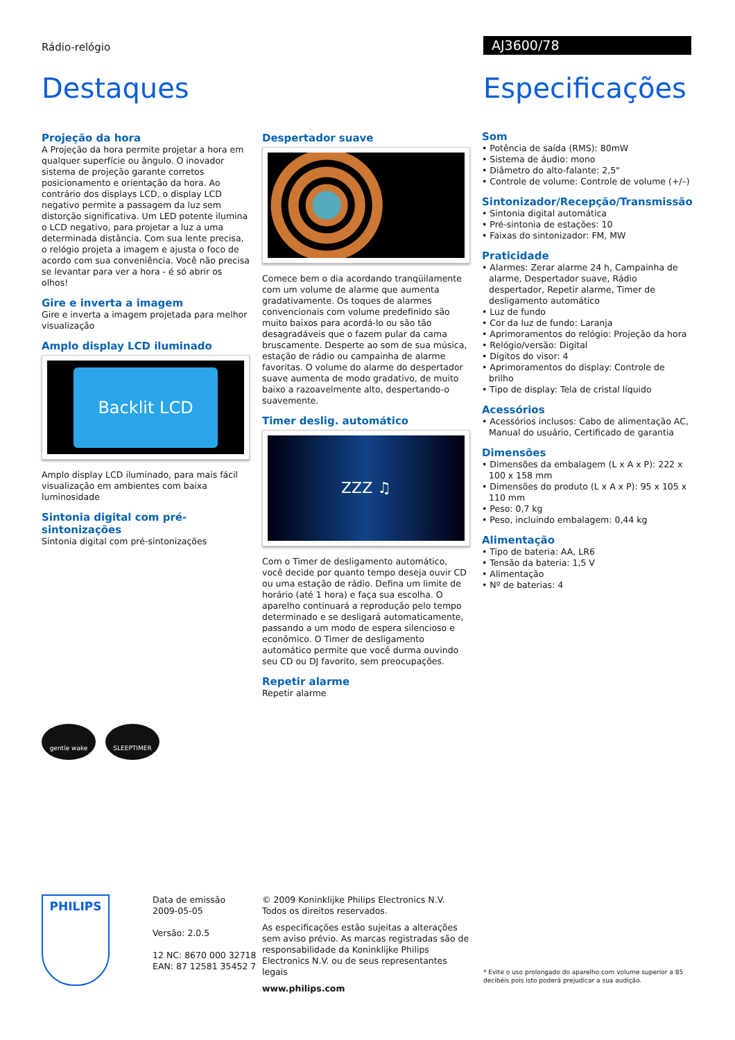Rádio-relógio AJ3600/78
Destaques Especificações
Projeção da hora
A Projeção da hora permite projetar a hora em qualquer superfície ou ângulo. O inovador sistema de projeção garante corretos posicionamento e orientação da hora. Ao contrário dos displays LCD, o display LCD negativo permite a passagem da luz sem distorção significativa. Um LED potente ilumina o LCD negativo, para projetar a luz a uma determinada distância. Com sua lente precisa, o relógio projeta a imagem e ajusta o foco de acordo com sua conveniência. Você não precisa se levantar para ver a hora - é só abrir os olhos!
Gire e inverta a imagem
Gire e inverta a imagem projetada para melhor visualização
Amplo display LCD iluminado
Backlit LCD
Amplo display LCD iluminado, para mais fácil visualização em ambientes com baixa luminosidade
Sintonia digital com pré-sintonizações
Sintonia digital com pré-sintonizações
gentle wake SLEEPTIMER
Despertador suave
Comece bem o dia acordando tranqüilamente com um volume de alarme que aumenta gradativamente. Os toques de alarmes convencionais com volume predefinido são muito baixos para acordá-lo ou são tão desagradáveis que o fazem pular da cama bruscamente. Desperte ao som de sua música, estação de rádio ou campainha de alarme favoritas. O volume do alarme do despertador suave aumenta de modo gradativo, de muito baixo a razoavelmente alto, despertando-o suavemente.
Timer deslig. automático
ZZZ ♫
Com o Timer de desligamento automático, você decide por quanto tempo deseja ouvir CD ou uma estação de rádio. Defina um limite de horário (até 1 hora) e faça sua escolha. O aparelho continuará a reprodução pelo tempo determinado e se desligará automaticamente, passando a um modo de espera silencioso e econômico. O Timer de desligamento automático permite que você durma ouvindo seu CD ou DJ favorito, sem preocupações.
Repetir alarme
Repetir alarme
Som
• Potência de saída (RMS): 80mW
• Sistema de áudio: mono
• Diâmetro do alto-falante: 2,5"
• Controle de volume: Controle de volume (+/–)
Sintonizador/Recepção/Transmissão
• Sintonia digital automática
• Pré-sintonia de estações: 10
• Faixas do sintonizador: FM, MW
Praticidade
• Alarmes: Zerar alarme 24 h, Campainha de alarme, Despertador suave, Rádio despertador, Repetir alarme, Timer de desligamento automático
• Luz de fundo
• Cor da luz de fundo: Laranja
• Aprimoramentos do relógio: Projeção da hora
• Relógio/versão: Digital
• Dígitos do visor: 4
• Aprimoramentos do display: Controle de brilho
• Tipo de display: Tela de cristal líquido
Acessórios
• Acessórios inclusos: Cabo de alimentação AC, Manual do usuário, Certificado de garantia
Dimensões
• Dimensões da embalagem (L x A x P): 222 x 100 x 158 mm
• Dimensões do produto (L x A x P): 95 x 105 x 110 mm
• Peso: 0,7 kg
• Peso, incluindo embalagem: 0,44 kg
Alimentação
• Tipo de bateria: AA, LR6
• Tensão da bateria: 1,5 V
• Alimentação
• Nº de baterias: 4
PHILIPS
Data de emissão
2009-05-05
Versão: 2.0.5
12 NC: 8670 000 32718
EAN: 87 12581 35452 7
© 2009 Koninklijke Philips Electronics N.V.
Todos os direitos reservados.
As especificações estão sujeitas a alterações sem aviso prévio. As marcas registradas são de responsabilidade da Koninklijke Philips Electronics N.V. ou de seus representantes legais
www.philips.com
* Evite o uso prolongado do aparelho com volume superior a 85 decibéis pois isto poderá prejudicar a sua audição.